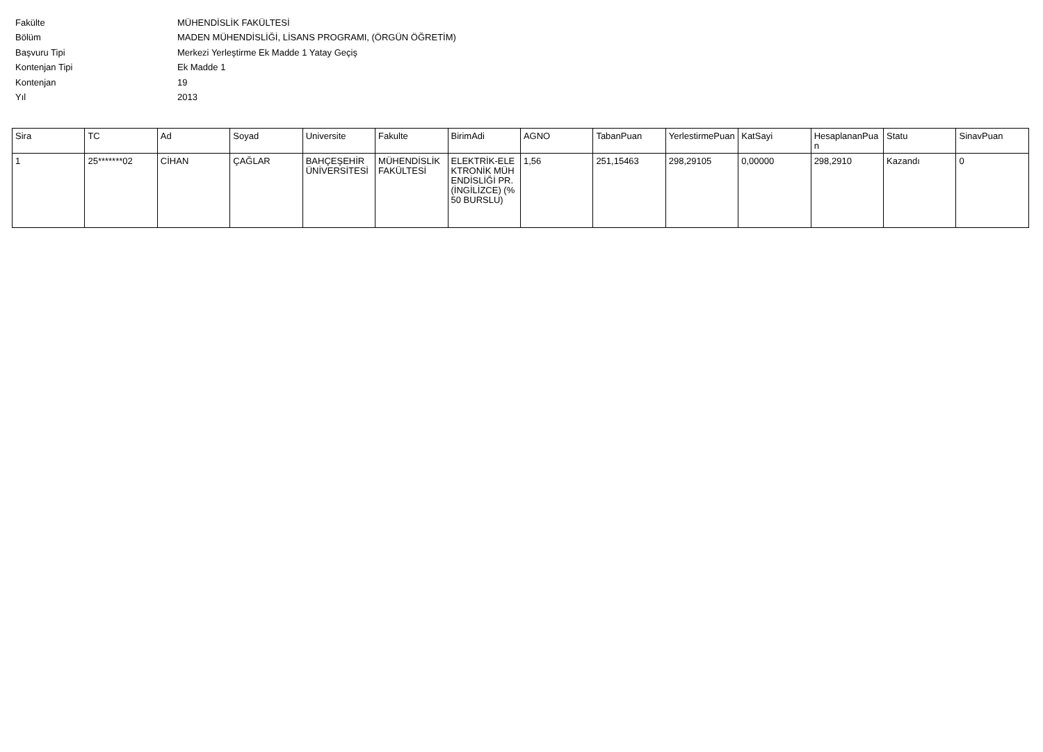Fakülte MÜHENDİSLİK FAKÜLTESİ
Bölüm MADEN MÜHENDİSLİĞİ, LİSANS PROGRAMI, (ÖRGÜN ÖĞRETİM)
Başvuru Tipi Merkezi Yerleştirme Ek Madde 1 Yatay Geçiş
Kontenjan Tipi Ek Madde 1
Kontenjan 19
Yıl 2013
| Sira | TC | Ad | Soyad | Universite | Fakulte | BirimAdi | AGNO | TabanPuan | YerlestirmePuan | KatSayi | HesaplananPuan | Statu | SinavPuan |
| --- | --- | --- | --- | --- | --- | --- | --- | --- | --- | --- | --- | --- | --- |
| 1 | 25*******02 | CİHAN | ÇAĞLAR | BAHÇEŞEHİR ÜNİVERSİTESİ | MÜHENDİSLİK FAKÜLTESİ | ELEKTRİK-ELEKTRONİK MÜHENDİSLİĞİ PR. (İNGİLİZCE) (%50 BURSLU) | 1,56 | 251,15463 | 298,29105 | 0,00000 | 298,2910 | Kazandı | 0 |